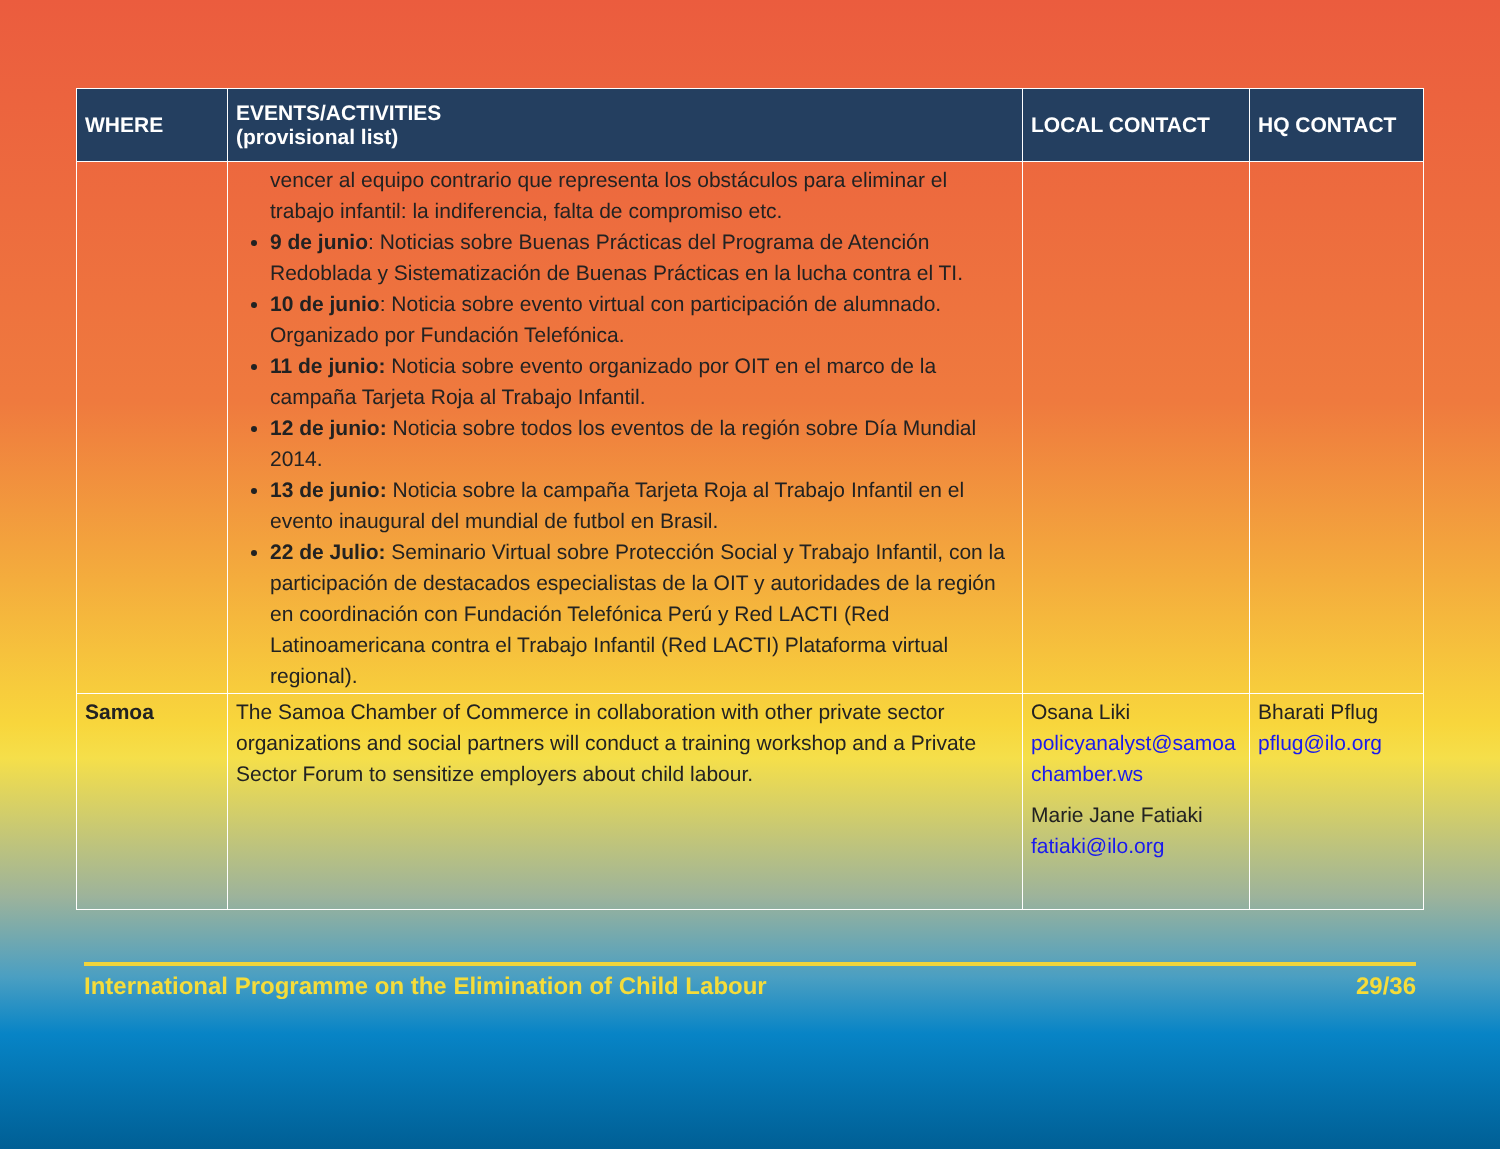| WHERE | EVENTS/ACTIVITIES (provisional list) | LOCAL CONTACT | HQ CONTACT |
| --- | --- | --- | --- |
| | vencer al equipo contrario que representa los obstáculos para eliminar el trabajo infantil: la indiferencia, falta de compromiso etc. 9 de junio : Noticias sobre Buenas Prácticas del Programa de Atención Redoblada y Sistematización de Buenas Prácticas en la lucha contra el TI. 10 de junio : Noticia sobre evento virtual con participación de alumnado. Organizado por Fundación Telefónica. 11 de junio: Noticia sobre evento organizado por OIT en el marco de la campaña Tarjeta Roja al Trabajo Infantil. 12 de junio: Noticia sobre todos los eventos de la región sobre Día Mundial 2014. 13 de junio: Noticia sobre la campaña Tarjeta Roja al Trabajo Infantil en el evento inaugural del mundial de futbol en Brasil. 22 de Julio: Seminario Virtual sobre Protección Social y Trabajo Infantil, con la participación de destacados especialistas de la OIT y autoridades de la región en coordinación con Fundación Telefónica Perú y Red LACTI (Red Latinoamericana contra el Trabajo Infantil (Red LACTI) Plataforma virtual regional). | | |
| Samoa | The Samoa Chamber of Commerce in collaboration with other private sector organizations and social partners will conduct a training workshop and a Private Sector Forum to sensitize employers about child labour. | Osana Liki policyanalyst@samoa chamber.ws Marie Jane Fatiaki fatiaki@ilo.org | Bharati Pflug pflug@ilo.org |
International Programme on the Elimination of Child Labour 29/36